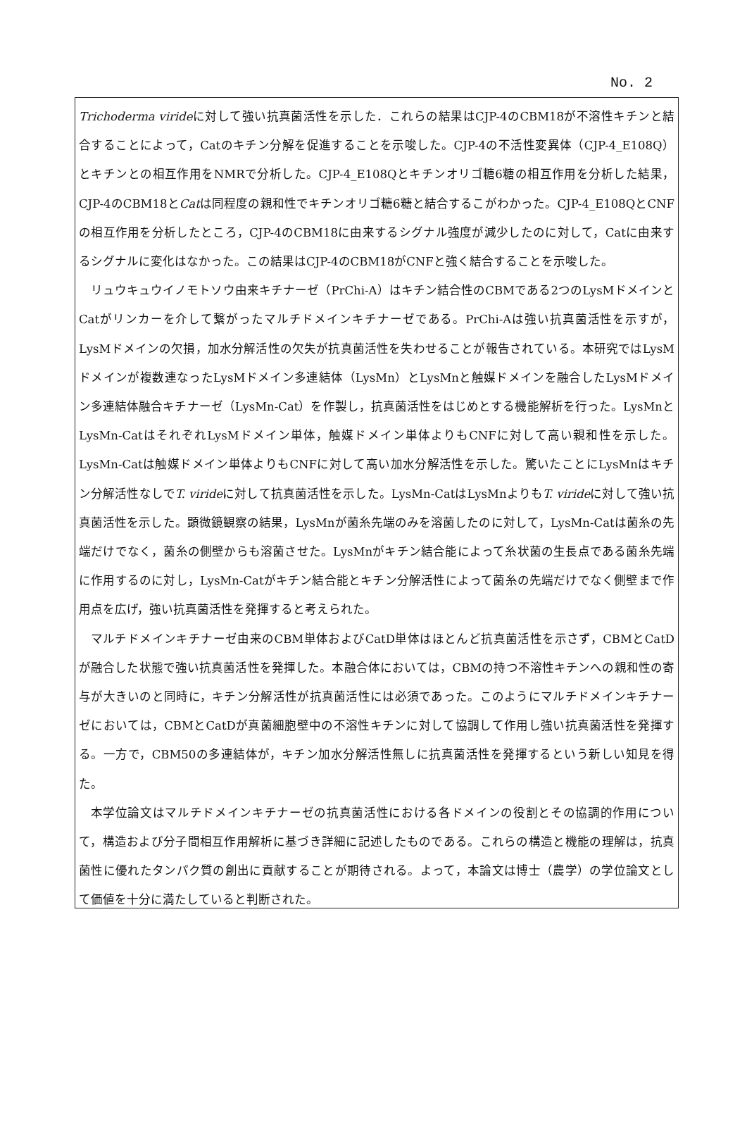No. 2
Trichoderma virideに対して強い抗真菌活性を示した．これらの結果はCJP-4のCBM18が不溶性キチンと結合することによって，Catのキチン分解を促進することを示唆した。CJP-4の不活性変異体（CJP-4_E108Q）とキチンとの相互作用をNMRで分析した。CJP-4_E108Qとキチンオリゴ糖6糖の相互作用を分析した結果，CJP-4のCBM18とCatは同程度の親和性でキチンオリゴ糖6糖と結合するこがわかった。CJP-4_E108QとCNFの相互作用を分析したところ，CJP-4のCBM18に由来するシグナル強度が減少したのに対して，Catに由来するシグナルに変化はなかった。この結果はCJP-4のCBM18がCNFと強く結合することを示唆した。
リュウキュウイノモトソウ由来キチナーゼ（PrChi-A）はキチン結合性のCBMである2つのLysMドメインとCatがリンカーを介して繋がったマルチドメインキチナーゼである。PrChi-Aは強い抗真菌活性を示すが，LysMドメインの欠損，加水分解活性の欠失が抗真菌活性を失わせることが報告されている。本研究ではLysMドメインが複数連なったLysMドメイン多連結体（LysMn）とLysMnと触媒ドメインを融合したLysMドメイン多連結体融合キチナーゼ（LysMn-Cat）を作製し，抗真菌活性をはじめとする機能解析を行った。LysMnとLysMn-CatはそれぞれLysMドメイン単体，触媒ドメイン単体よりもCNFに対して高い親和性を示した。LysMn-Catは触媒ドメイン単体よりもCNFに対して高い加水分解活性を示した。驚いたことにLysMnはキチン分解活性なしでT. virideに対して抗真菌活性を示した。LysMn-CatはLysMnよりもT. virideに対して強い抗真菌活性を示した。顕微鏡観察の結果，LysMnが菌糸先端のみを溶菌したのに対して，LysMn-Catは菌糸の先端だけでなく，菌糸の側壁からも溶菌させた。LysMnがキチン結合能によって糸状菌の生長点である菌糸先端に作用するのに対し，LysMn-Catがキチン結合能とキチン分解活性によって菌糸の先端だけでなく側壁まで作用点を広げ，強い抗真菌活性を発揮すると考えられた。
マルチドメインキチナーゼ由来のCBM単体およびCatD単体はほとんど抗真菌活性を示さず，CBMとCatDが融合した状態で強い抗真菌活性を発揮した。本融合体においては，CBMの持つ不溶性キチンへの親和性の寄与が大きいのと同時に，キチン分解活性が抗真菌活性には必須であった。このようにマルチドメインキチナーゼにおいては，CBMとCatDが真菌細胞壁中の不溶性キチンに対して協調して作用し強い抗真菌活性を発揮する。一方で，CBM50の多連結体が，キチン加水分解活性無しに抗真菌活性を発揮するという新しい知見を得た。
本学位論文はマルチドメインキチナーゼの抗真菌活性における各ドメインの役割とその協調的作用について，構造および分子間相互作用解析に基づき詳細に記述したものである。これらの構造と機能の理解は，抗真菌性に優れたタンパク質の創出に貢献することが期待される。よって，本論文は博士（農学）の学位論文として価値を十分に満たしていると判断された。